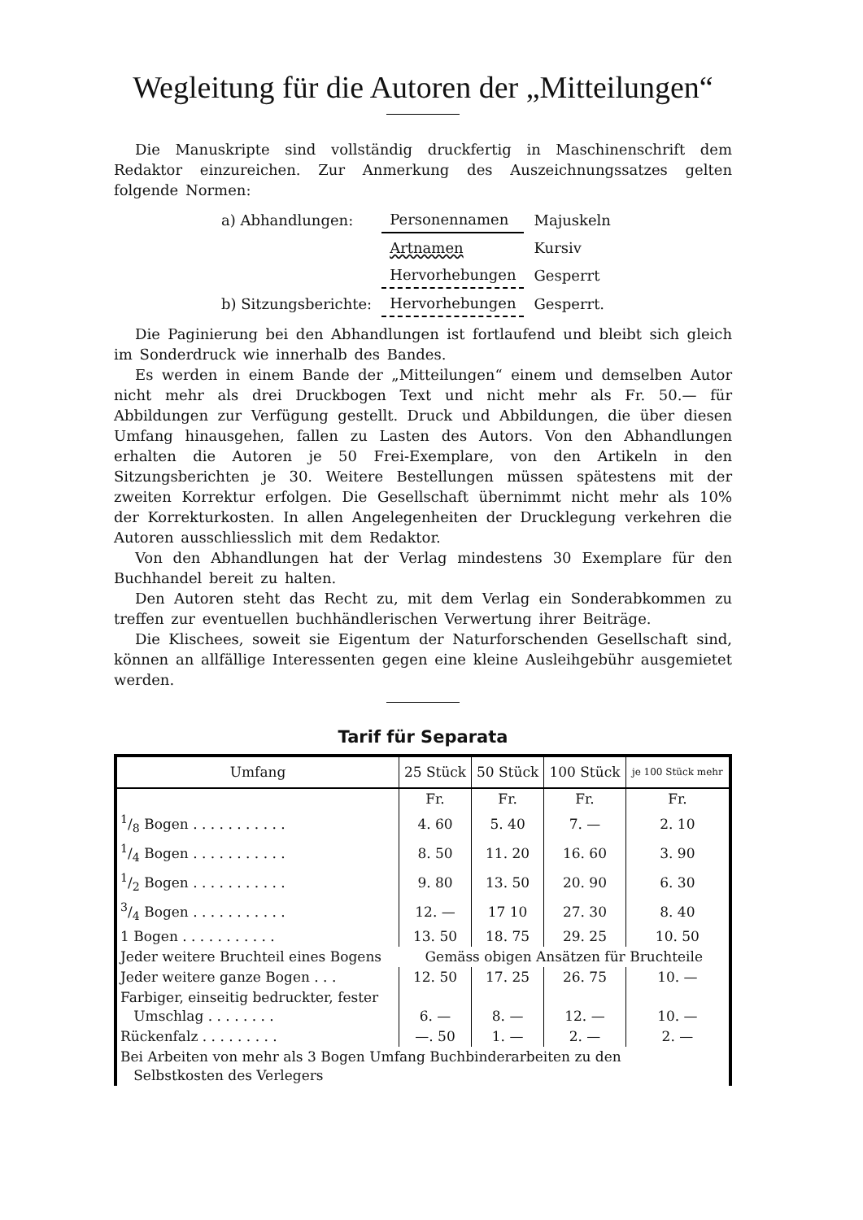Wegleitung für die Autoren der „Mitteilungen“
Die Manuskripte sind vollständig druckfertig in Maschinenschrift dem Redaktor einzureichen. Zur Anmerkung des Auszeichnungssatzes gelten folgende Normen:
| a) Abhandlungen: | Personennamen | Majuskeln |
| | Artnamen | Kursiv |
| | Hervorhebungen | Gesperrt |
| b) Sitzungsberichte: | Hervorhebungen | Gesperrt. |
Die Paginierung bei den Abhandlungen ist fortlaufend und bleibt sich gleich im Sonderdruck wie innerhalb des Bandes.
Es werden in einem Bande der „Mitteilungen“ einem und demselben Autor nicht mehr als drei Druckbogen Text und nicht mehr als Fr. 50.— für Abbildungen zur Verfügung gestellt. Druck und Abbildungen, die über diesen Umfang hinausgehen, fallen zu Lasten des Autors. Von den Abhandlungen erhalten die Autoren je 50 Frei-Exemplare, von den Artikeln in den Sitzungsberichten je 30. Weitere Bestellungen müssen spätestens mit der zweiten Korrektur erfolgen. Die Gesellschaft übernimmt nicht mehr als 10% der Korrekturkosten. In allen Angelegenheiten der Drucklegung verkehren die Autoren ausschliesslich mit dem Redaktor.
Von den Abhandlungen hat der Verlag mindestens 30 Exemplare für den Buchhandel bereit zu halten.
Den Autoren steht das Recht zu, mit dem Verlag ein Sonderabkommen zu treffen zur eventuellen buchhändlerischen Verwertung ihrer Beiträge.
Die Klischees, soweit sie Eigentum der Naturforschenden Gesellschaft sind, können an allfällige Interessenten gegen eine kleine Ausleihgebühr ausgemietet werden.
Tarif für Separata
| Umfang | 25 Stück | 50 Stück | 100 Stück | je 100 Stück mehr |
| --- | --- | --- | --- | --- |
| | Fr. | Fr. | Fr. | Fr. |
| 1/8 Bogen . . . . . . . . . . . | 4. 60 | 5. 40 | 7. — | 2. 10 |
| 1/4 Bogen . . . . . . . . . . . | 8. 50 | 11. 20 | 16. 60 | 3. 90 |
| 1/2 Bogen . . . . . . . . . . . | 9. 80 | 13. 50 | 20. 90 | 6. 30 |
| 3/4 Bogen . . . . . . . . . . . | 12. — | 17 10 | 27. 30 | 8. 40 |
| 1 Bogen . . . . . . . . . . . | 13. 50 | 18. 75 | 29. 25 | 10. 50 |
| Jeder weitere Bruchteil eines Bogens | Gemäss obigen Ansätzen für Bruchteile | | | |
| Jeder weitere ganze Bogen . . . | 12. 50 | 17. 25 | 26. 75 | 10. — |
| Farbiger, einseitig bedruckter, fester Umschlag . . . . . . . . | 6. — | 8. — | 12. — | 10. — |
| Rückenfalz . . . . . . . . . | —. 50 | 1. — | 2. — | 2. — |
| Bei Arbeiten von mehr als 3 Bogen Umfang Buchbinderarbeiten zu den Selbstkosten des Verlegers | | | | |